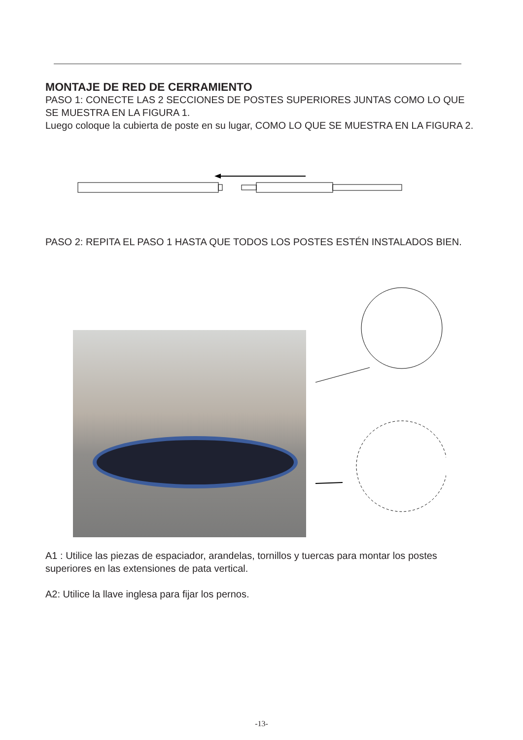MONTAJE DE RED DE CERRAMIENTO
PASO 1: CONECTE LAS 2 SECCIONES DE POSTES SUPERIORES JUNTAS COMO LO QUE SE MUESTRA EN LA FIGURA 1.
Luego coloque la cubierta de poste en su lugar, COMO LO QUE SE MUESTRA EN LA FIGURA 2.
PASO 2: REPITA EL PASO 1 HASTA QUE TODOS LOS POSTES ESTÉN INSTALADOS BIEN.
A1 : Utilice las piezas de espaciador, arandelas, tornillos y tuercas para montar los postes superiores en las extensiones de pata vertical.
A2: Utilice la llave inglesa para fijar los pernos.
-13-